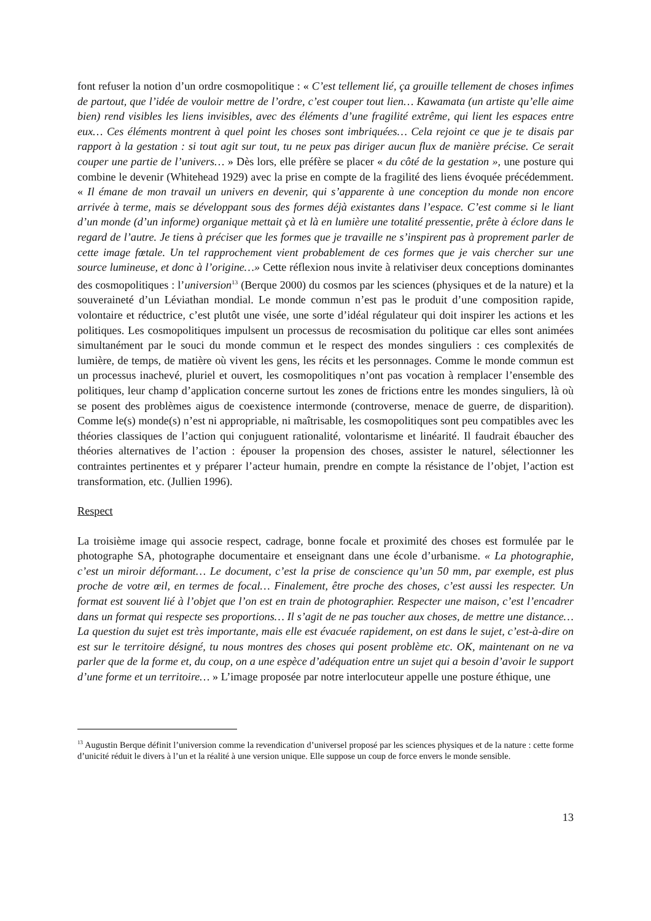font refuser la notion d’un ordre cosmopolitique : « C’est tellement lié, ça grouille tellement de choses infimes de partout, que l’idée de vouloir mettre de l’ordre, c’est couper tout lien… Kawamata (un artiste qu’elle aime bien) rend visibles les liens invisibles, avec des éléments d’une fragilité extrême, qui lient les espaces entre eux… Ces éléments montrent à quel point les choses sont imbriquées… Cela rejoint ce que je te disais par rapport à la gestation : si tout agit sur tout, tu ne peux pas diriger aucun flux de manière précise. Ce serait couper une partie de l’univers… » Dès lors, elle préfère se placer « du côté de la gestation », une posture qui combine le devenir (Whitehead 1929) avec la prise en compte de la fragilité des liens évoquée précédemment. « Il émane de mon travail un univers en devenir, qui s’apparente à une conception du monde non encore arrivée à terme, mais se développant sous des formes déjà existantes dans l’espace. C’est comme si le liant d’un monde (d’un informe) organique mettait çà et là en lumière une totalité pressentie, prête à éclore dans le regard de l’autre. Je tiens à préciser que les formes que je travaille ne s’inspirent pas à proprement parler de cette image fœtale. Un tel rapprochement vient probablement de ces formes que je vais chercher sur une source lumineuse, et donc à l’origine…» Cette réflexion nous invite à relativiser deux conceptions dominantes des cosmopolitiques : l’universion<sup>13</sup> (Berque 2000) du cosmos par les sciences (physiques et de la nature) et la souveraineté d’un Léviathan mondial. Le monde commun n’est pas le produit d’une composition rapide, volontaire et réductrice, c’est plutôt une visée, une sorte d’idéal régulateur qui doit inspirer les actions et les politiques. Les cosmopolitiques impulsent un processus de recosmisation du politique car elles sont animées simultanément par le souci du monde commun et le respect des mondes singuliers : ces complexités de lumière, de temps, de matière où vivent les gens, les récits et les personnages. Comme le monde commun est un processus inachevé, pluriel et ouvert, les cosmopolitiques n’ont pas vocation à remplacer l’ensemble des politiques, leur champ d’application concerne surtout les zones de frictions entre les mondes singuliers, là où se posent des problèmes aigus de coexistence intermonde (controverse, menace de guerre, de disparition). Comme le(s) monde(s) n’est ni appropriable, ni maîtrisable, les cosmopolitiques sont peu compatibles avec les théories classiques de l’action qui conjuguent rationalité, volontarisme et linéarité. Il faudrait ébaucher des théories alternatives de l’action : épouser la propension des choses, assister le naturel, sélectionner les contraintes pertinentes et y préparer l’acteur humain, prendre en compte la résistance de l’objet, l’action est transformation, etc. (Jullien 1996).
Respect
La troisième image qui associe respect, cadrage, bonne focale et proximité des choses est formulée par le photographe SA, photographe documentaire et enseignant dans une école d’urbanisme. « La photographie, c’est un miroir déformant… Le document, c’est la prise de conscience qu’un 50 mm, par exemple, est plus proche de votre œil, en termes de focal… Finalement, être proche des choses, c’est aussi les respecter. Un format est souvent lié à l’objet que l’on est en train de photographier. Respecter une maison, c’est l’encadrer dans un format qui respecte ses proportions… Il s’agit de ne pas toucher aux choses, de mettre une distance… La question du sujet est très importante, mais elle est évacuée rapidement, on est dans le sujet, c’est-à-dire on est sur le territoire désigné, tu nous montres des choses qui posent problème etc. OK, maintenant on ne va parler que de la forme et, du coup, on a une espèce d’adéquation entre un sujet qui a besoin d’avoir le support d’une forme et un territoire… » L’image proposée par notre interlocuteur appelle une posture éthique, une
<sup>13</sup> Augustin Berque définit l’universion comme la revendication d’universel proposé par les sciences physiques et de la nature : cette forme d’unicité réduit le divers à l’un et la réalité à une version unique. Elle suppose un coup de force envers le monde sensible.
13